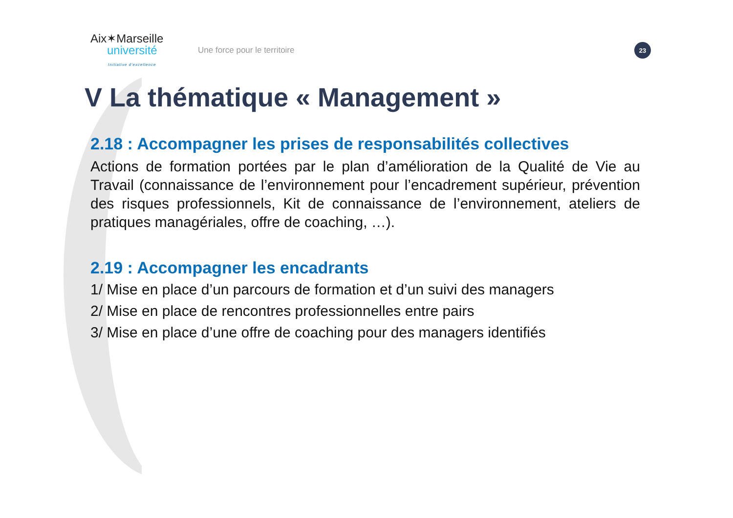Aix✶Marseille
université
Initiative d'excellence
Une force pour le territoire
23
V La thématique « Management »
2.18 : Accompagner les prises de responsabilités collectives
Actions de formation portées par le plan d’amélioration de la Qualité de Vie au Travail (connaissance de l’environnement pour l’encadrement supérieur, prévention des risques professionnels, Kit de connaissance de l’environnement, ateliers de pratiques managériales, offre de coaching, …).
2.19 : Accompagner les encadrants
1/ Mise en place d’un parcours de formation et d’un suivi des managers
2/ Mise en place de rencontres professionnelles entre pairs
3/ Mise en place d’une offre de coaching pour des managers identifiés